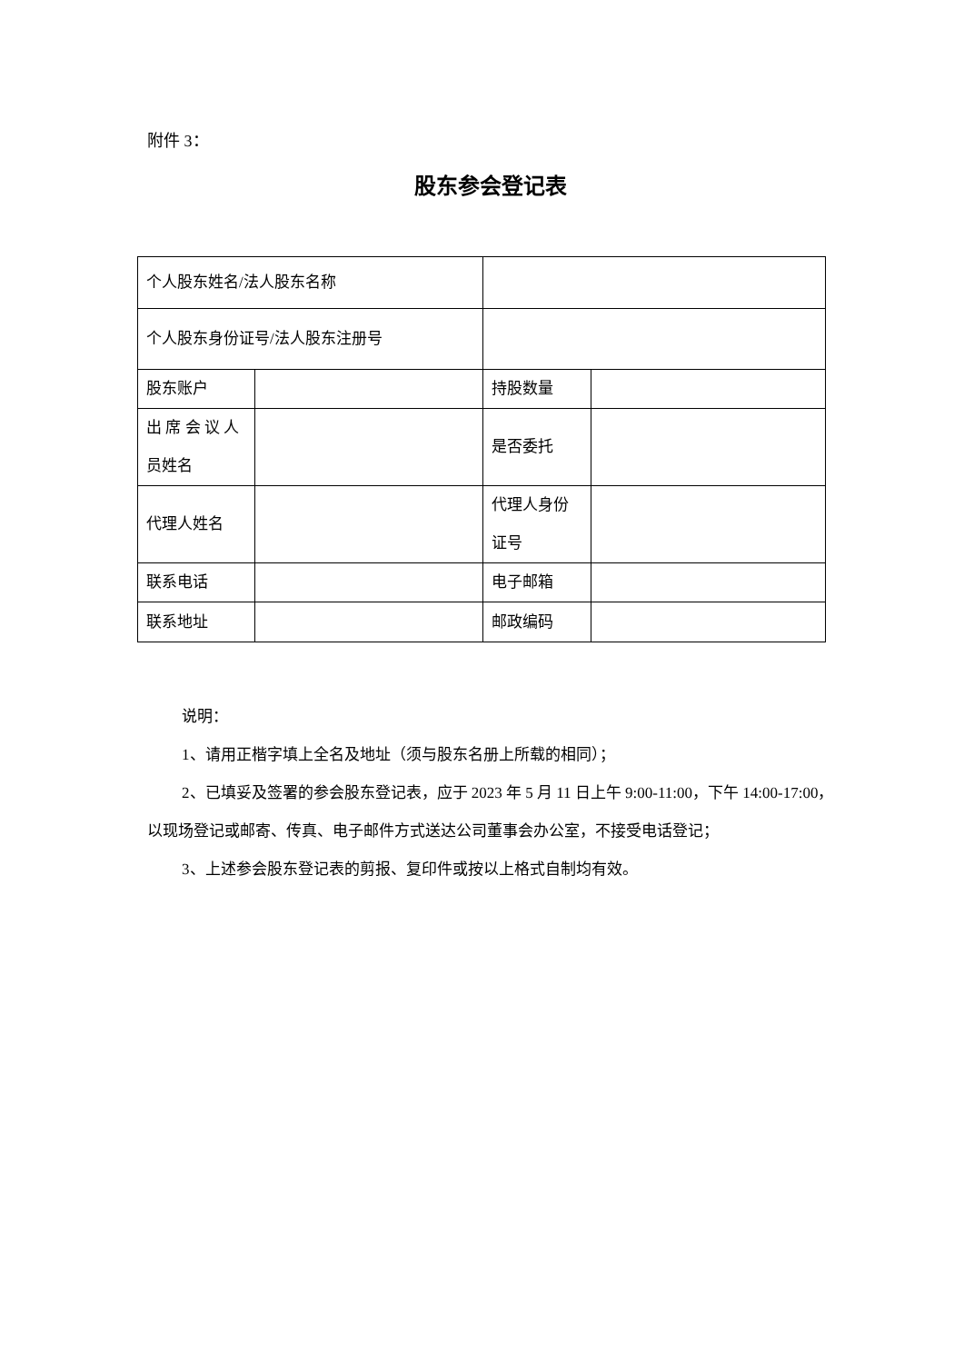附件 3：
股东参会登记表
| 个人股东姓名/法人股东名称 | | | |
| 个人股东身份证号/法人股东注册号 | | | |
| 股东账户 | | 持股数量 | |
| 出 席 会 议 人 员姓名 | | 是否委托 | |
| 代理人姓名 | | 代理人身份证号 | |
| 联系电话 | | 电子邮箱 | |
| 联系地址 | | 邮政编码 | |
说明：
1、请用正楷字填上全名及地址（须与股东名册上所载的相同）；
2、已填妥及签署的参会股东登记表，应于 2023 年 5 月 11 日上午 9:00-11:00，下午 14:00-17:00，以现场登记或邮寄、传真、电子邮件方式送达公司董事会办公室，不接受电话登记；
3、上述参会股东登记表的剪报、复印件或按以上格式自制均有效。